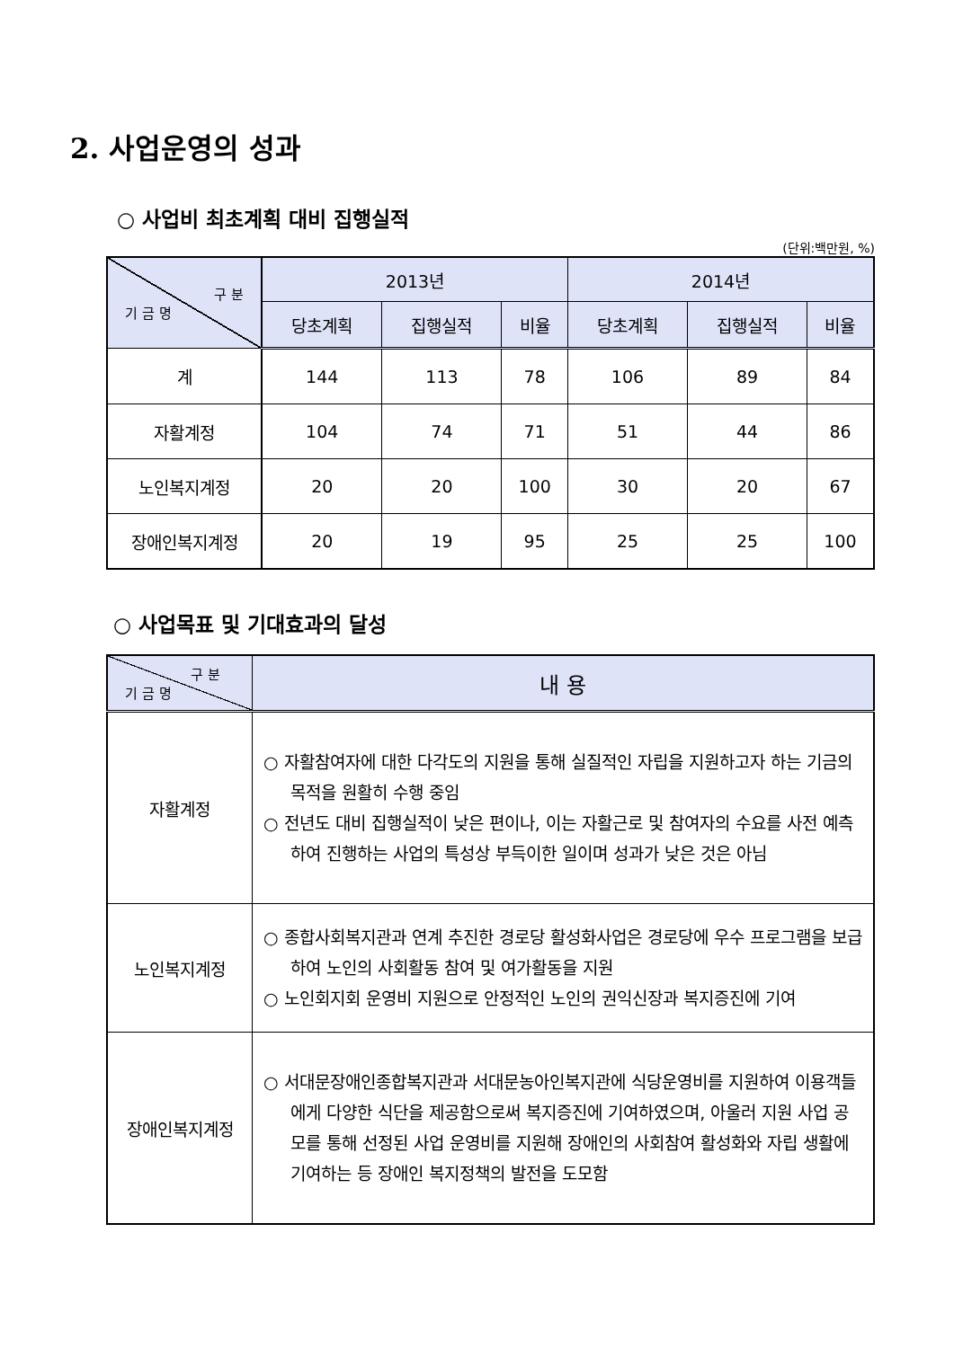2. 사업운영의 성과
○ 사업비 최초계획 대비 집행실적
(단위:백만원, %)
| 구 분 기 금 명 | 2013년 | | | 2014년 | | |
| --- | --- | --- | --- | --- | --- | --- |
| | 당초계획 | 집행실적 | 비율 | 당초계획 | 집행실적 | 비율 |
| 계 | 144 | 113 | 78 | 106 | 89 | 84 |
| 자활계정 | 104 | 74 | 71 | 51 | 44 | 86 |
| 노인복지계정 | 20 | 20 | 100 | 30 | 20 | 67 |
| 장애인복지계정 | 20 | 19 | 95 | 25 | 25 | 100 |
○ 사업목표 및 기대효과의 달성
| 구 분 기 금 명 | 내 용 |
| --- | --- |
| 자활계정 | ○ 자활참여자에 대한 다각도의 지원을 통해 실질적인 자립을 지원하고자 하는 기금의 목적을 원활히 수행 중임 ○ 전년도 대비 집행실적이 낮은 편이나, 이는 자활근로 및 참여자의 수요를 사전 예측하여 진행하는 사업의 특성상 부득이한 일이며 성과가 낮은 것은 아님 |
| 노인복지계정 | ○ 종합사회복지관과 연계 추진한 경로당 활성화사업은 경로당에 우수 프로그램을 보급하여 노인의 사회활동 참여 및 여가활동을 지원 ○ 노인회지회 운영비 지원으로 안정적인 노인의 권익신장과 복지증진에 기여 |
| 장애인복지계정 | ○ 서대문장애인종합복지관과 서대문농아인복지관에 식당운영비를 지원하여 이용객들에게 다양한 식단을 제공함으로써 복지증진에 기여하였으며, 아울러 지원 사업 공모를 통해 선정된 사업 운영비를 지원해 장애인의 사회참여 활성화와 자립 생활에 기여하는 등 장애인 복지정책의 발전을 도모함 |